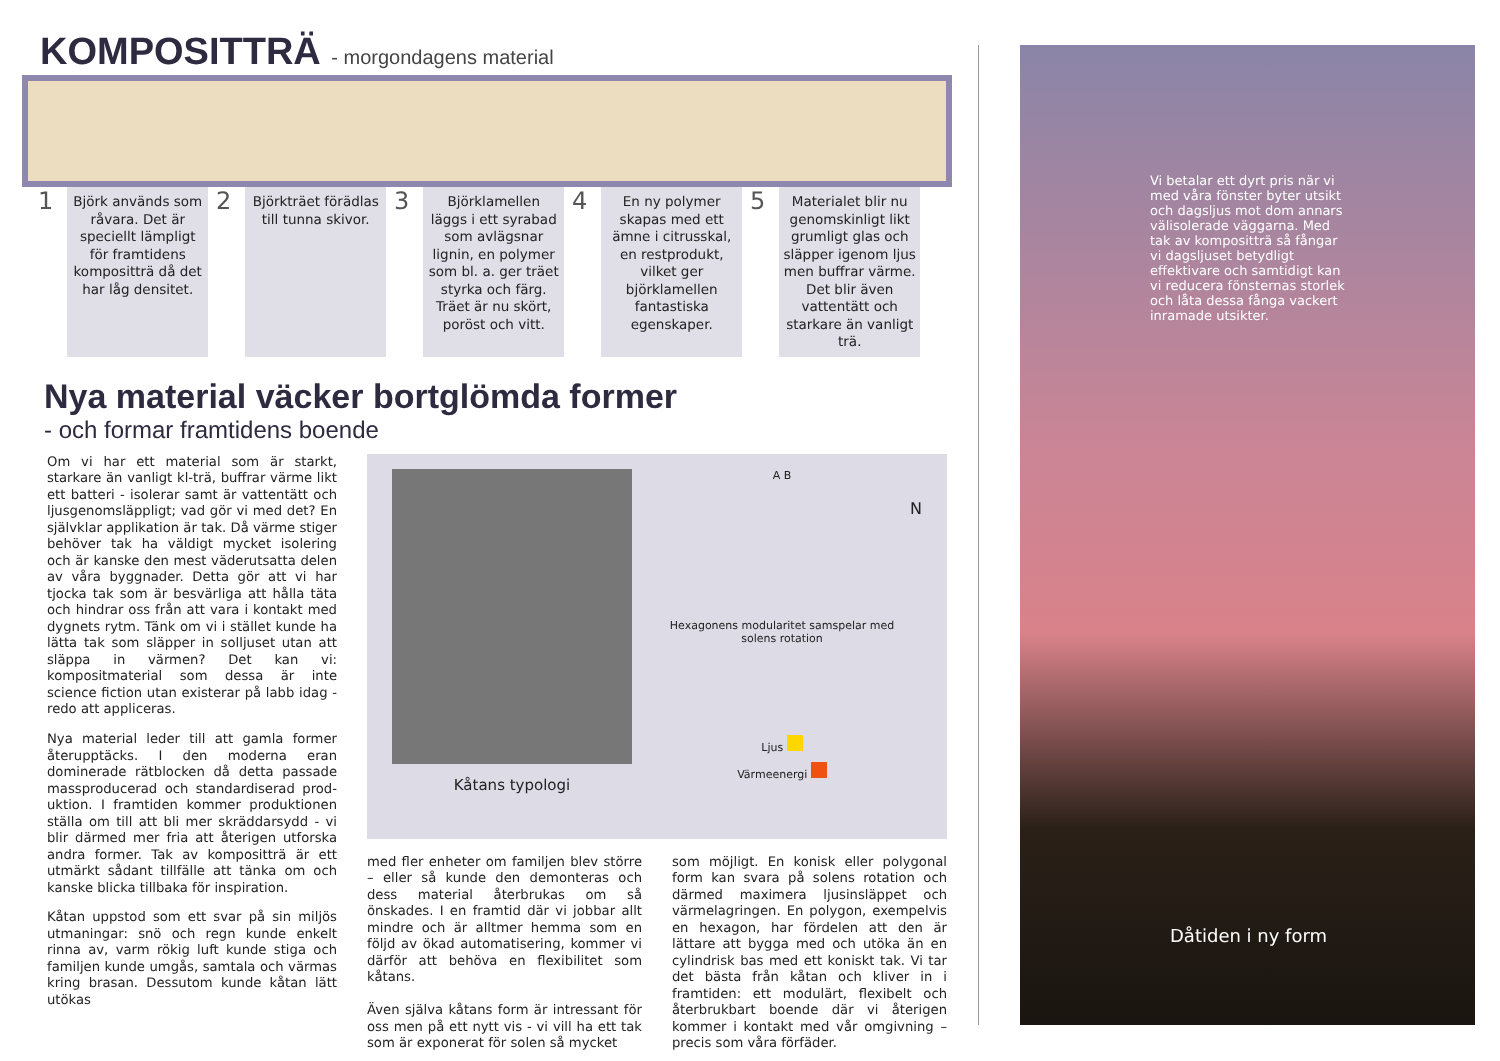KOMPOSITTRÄ - morgondagens material
1
Björk används som råvara. Det är speciellt lämpligt för framtidens kompositträ då det har låg densitet.
2
Björkträet förädlas till tunna skivor.
3
Björklamellen läggs i ett syrabad som avlägsnar lignin, en polymer som bl. a. ger träet styrka och färg. Träet är nu skört, poröst och vitt.
4
En ny polymer skapas med ett ämne i citrusskal, en restprodukt, vilket ger björklamellen fantastiska egenskaper.
5
Materialet blir nu genomskinligt likt grumligt glas och släpper igenom ljus men buffrar värme. Det blir även vattentätt och starkare än vanligt trä.
Nya material väcker bortglömda former
- och formar framtidens boende
Om vi har ett material som är starkt, starkare än vanligt kl-trä, buffrar värme likt ett batteri - isolerar samt är vattentätt och ljusgenomsläppligt; vad gör vi med det? En självklar applikation är tak. Då värme stiger behöver tak ha väldigt mycket isolering och är kanske den mest väderutsatta delen av våra byggnader. Detta gör att vi har tjocka tak som är besvärliga att hålla täta och hindrar oss från att vara i kontakt med dygnets rytm. Tänk om vi i stället kunde ha lätta tak som släpper in solljuset utan att släppa in värmen? Det kan vi: kompositmaterial som dessa är inte science fiction utan existerar på labb idag - redo att appliceras.
Nya material leder till att gamla former återupptäcks. I den moderna eran dominerade rätblocken då detta passade massproducerad och standardiserad prod-uktion. I framtiden kommer produktionen ställa om till att bli mer skräddarsydd - vi blir därmed mer fria att återigen utforska andra former. Tak av kompositträ är ett utmärkt sådant tillfälle att tänka om och kanske blicka tillbaka för inspiration.
Kåtan uppstod som ett svar på sin miljös utmaningar: snö och regn kunde enkelt rinna av, varm rökig luft kunde stiga och familjen kunde umgås, samtala och värmas kring brasan. Dessutom kunde kåtan lätt utökas
Kåtans typologi
A B
N
Hexagonens modularitet samspelar med solens rotation
Ljus
Värmeenergi
med fler enheter om familjen blev större – eller så kunde den demonteras och dess material återbrukas om så önskades. I en framtid där vi jobbar allt mindre och är alltmer hemma som en följd av ökad automatisering, kommer vi därför att behöva en flexibilitet som kåtans.
Även själva kåtans form är intressant för oss men på ett nytt vis - vi vill ha ett tak som är exponerat för solen så mycket
som möjligt. En konisk eller polygonal form kan svara på solens rotation och därmed maximera ljusinsläppet och värmelagringen. En polygon, exempelvis en hexagon, har fördelen att den är lättare att bygga med och utöka än en cylindrisk bas med ett koniskt tak. Vi tar det bästa från kåtan och kliver in i framtiden: ett modulärt, flexibelt och återbrukbart boende där vi återigen kommer i kontakt med vår omgivning – precis som våra förfäder.
Vi betalar ett dyrt pris när vi med våra fönster byter utsikt och dagsljus mot dom annars välisolerade väggarna. Med tak av kompositträ så fångar vi dagsljuset betydligt effektivare och samtidigt kan vi reducera fönsternas storlek och låta dessa fånga vackert inramade utsikter.
Dåtiden i ny form